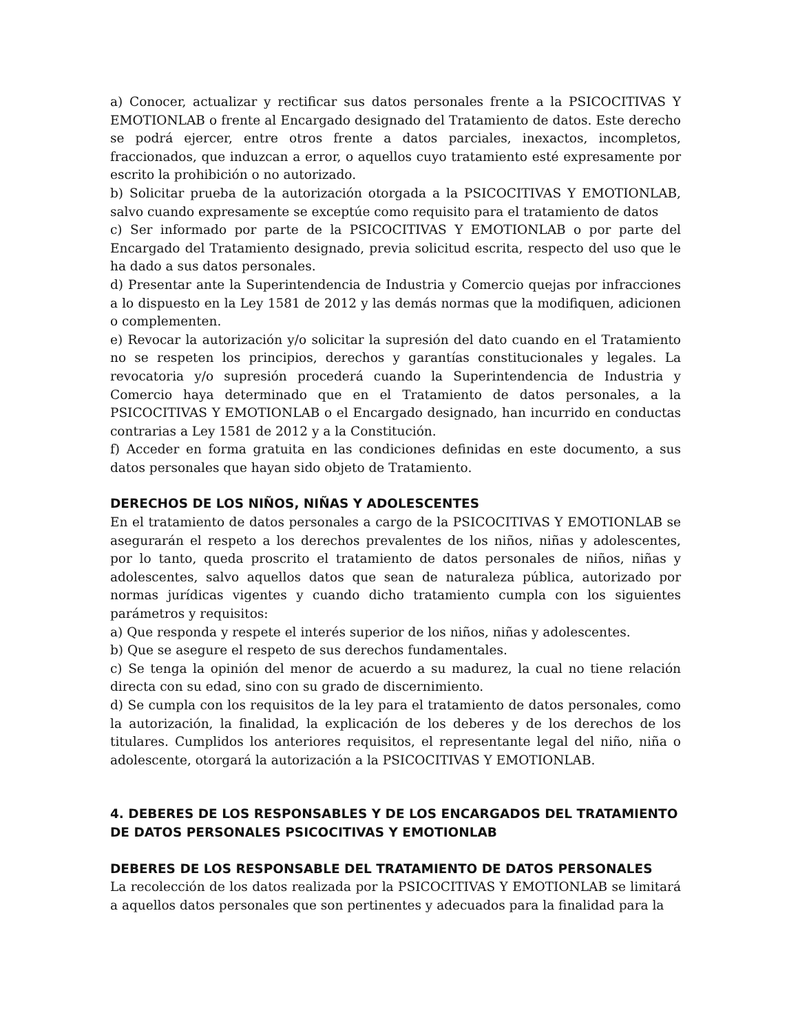a) Conocer, actualizar y rectificar sus datos personales frente a la PSICOCITIVAS Y EMOTIONLAB o frente al Encargado designado del Tratamiento de datos. Este derecho se podrá ejercer, entre otros frente a datos parciales, inexactos, incompletos, fraccionados, que induzcan a error, o aquellos cuyo tratamiento esté expresamente por escrito la prohibición o no autorizado.
b) Solicitar prueba de la autorización otorgada a la PSICOCITIVAS Y EMOTIONLAB, salvo cuando expresamente se exceptúe como requisito para el tratamiento de datos
c) Ser informado por parte de la PSICOCITIVAS Y EMOTIONLAB o por parte del Encargado del Tratamiento designado, previa solicitud escrita, respecto del uso que le ha dado a sus datos personales.
d) Presentar ante la Superintendencia de Industria y Comercio quejas por infracciones a lo dispuesto en la Ley 1581 de 2012 y las demás normas que la modifiquen, adicionen o complementen.
e) Revocar la autorización y/o solicitar la supresión del dato cuando en el Tratamiento no se respeten los principios, derechos y garantías constitucionales y legales. La revocatoria y/o supresión procederá cuando la Superintendencia de Industria y Comercio haya determinado que en el Tratamiento de datos personales, a la PSICOCITIVAS Y EMOTIONLAB o el Encargado designado, han incurrido en conductas contrarias a Ley 1581 de 2012 y a la Constitución.
f) Acceder en forma gratuita en las condiciones definidas en este documento, a sus datos personales que hayan sido objeto de Tratamiento.
DERECHOS DE LOS NIÑOS, NIÑAS Y ADOLESCENTES
En el tratamiento de datos personales a cargo de la PSICOCITIVAS Y EMOTIONLAB se asegurarán el respeto a los derechos prevalentes de los niños, niñas y adolescentes, por lo tanto, queda proscrito el tratamiento de datos personales de niños, niñas y adolescentes, salvo aquellos datos que sean de naturaleza pública, autorizado por normas jurídicas vigentes y cuando dicho tratamiento cumpla con los siguientes parámetros y requisitos:
a) Que responda y respete el interés superior de los niños, niñas y adolescentes.
b) Que se asegure el respeto de sus derechos fundamentales.
c) Se tenga la opinión del menor de acuerdo a su madurez, la cual no tiene relación directa con su edad, sino con su grado de discernimiento.
d) Se cumpla con los requisitos de la ley para el tratamiento de datos personales, como la autorización, la finalidad, la explicación de los deberes y de los derechos de los titulares. Cumplidos los anteriores requisitos, el representante legal del niño, niña o adolescente, otorgará la autorización a la PSICOCITIVAS Y EMOTIONLAB.
4. DEBERES DE LOS RESPONSABLES Y DE LOS ENCARGADOS DEL TRATAMIENTO DE DATOS PERSONALES PSICOCITIVAS Y EMOTIONLAB
DEBERES DE LOS RESPONSABLE DEL TRATAMIENTO DE DATOS PERSONALES
La recolección de los datos realizada por la PSICOCITIVAS Y EMOTIONLAB se limitará a aquellos datos personales que son pertinentes y adecuados para la finalidad para la